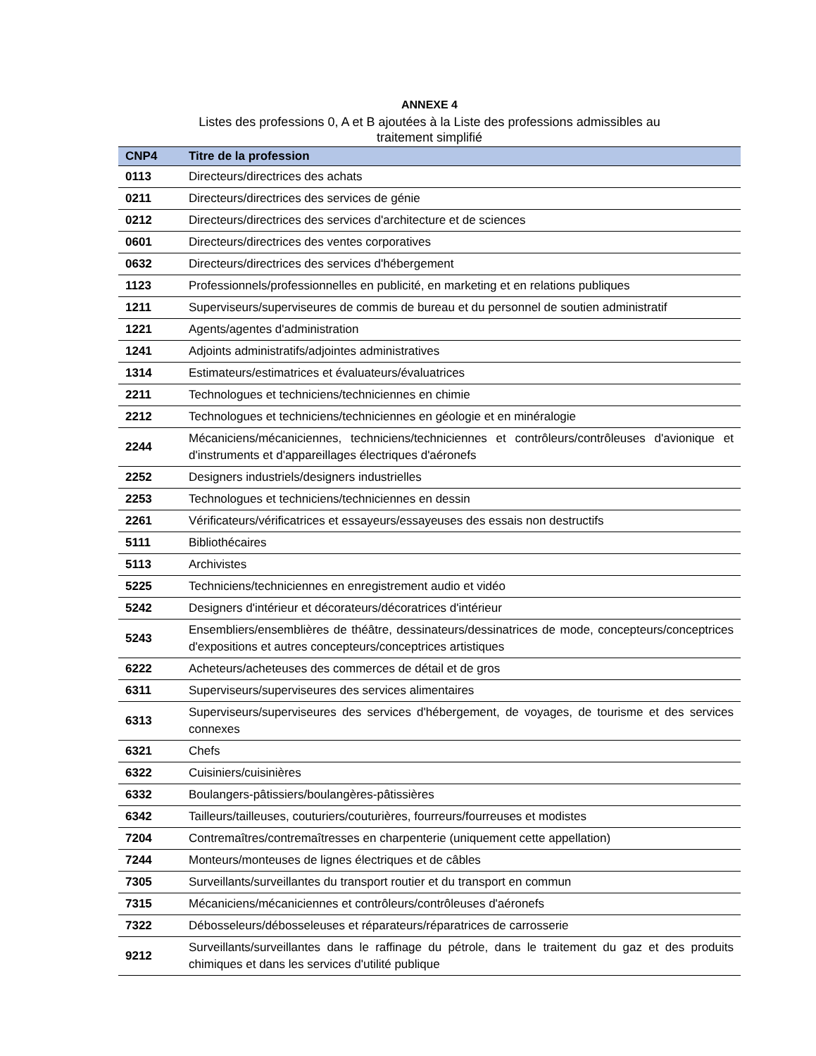ANNEXE 4
Listes des professions 0, A et B ajoutées à la Liste des professions admissibles au
traitement simplifié
| CNP4 | Titre de la profession |
| --- | --- |
| 0113 | Directeurs/directrices des achats |
| 0211 | Directeurs/directrices des services de génie |
| 0212 | Directeurs/directrices des services d'architecture et de sciences |
| 0601 | Directeurs/directrices des ventes corporatives |
| 0632 | Directeurs/directrices des services d'hébergement |
| 1123 | Professionnels/professionnelles en publicité, en marketing et en relations publiques |
| 1211 | Superviseurs/superviseures de commis de bureau et du personnel de soutien administratif |
| 1221 | Agents/agentes d'administration |
| 1241 | Adjoints administratifs/adjointes administratives |
| 1314 | Estimateurs/estimatrices et évaluateurs/évaluatrices |
| 2211 | Technologues et techniciens/techniciennes en chimie |
| 2212 | Technologues et techniciens/techniciennes en géologie et en minéralogie |
| 2244 | Mécaniciens/mécaniciennes, techniciens/techniciennes et contrôleurs/contrôleuses d'avionique et d'instruments et d'appareillages électriques d'aéronefs |
| 2252 | Designers industriels/designers industrielles |
| 2253 | Technologues et techniciens/techniciennes en dessin |
| 2261 | Vérificateurs/vérificatrices et essayeurs/essayeuses des essais non destructifs |
| 5111 | Bibliothécaires |
| 5113 | Archivistes |
| 5225 | Techniciens/techniciennes en enregistrement audio et vidéo |
| 5242 | Designers d'intérieur et décorateurs/décoratrices d'intérieur |
| 5243 | Ensembliers/ensemblières de théâtre, dessinateurs/dessinatrices de mode, concepteurs/conceptrices d'expositions et autres concepteurs/conceptrices artistiques |
| 6222 | Acheteurs/acheteuses des commerces de détail et de gros |
| 6311 | Superviseurs/superviseures des services alimentaires |
| 6313 | Superviseurs/superviseures des services d'hébergement, de voyages, de tourisme et des services connexes |
| 6321 | Chefs |
| 6322 | Cuisiniers/cuisinières |
| 6332 | Boulangers-pâtissiers/boulangères-pâtissières |
| 6342 | Tailleurs/tailleuses, couturiers/couturières, fourreurs/fourreuses et modistes |
| 7204 | Contremaîtres/contremaîtresses en charpenterie (uniquement cette appellation) |
| 7244 | Monteurs/monteuses de lignes électriques et de câbles |
| 7305 | Surveillants/surveillantes du transport routier et du transport en commun |
| 7315 | Mécaniciens/mécaniciennes et contrôleurs/contrôleuses d'aéronefs |
| 7322 | Débosseleurs/débosseleuses et réparateurs/réparatrices de carrosserie |
| 9212 | Surveillants/surveillantes dans le raffinage du pétrole, dans le traitement du gaz et des produits chimiques et dans les services d'utilité publique |